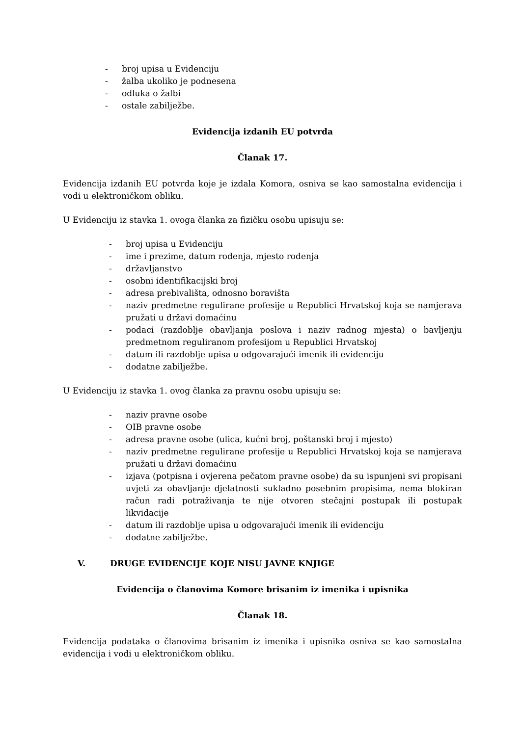- broj upisa u Evidenciju
- žalba ukoliko je podnesena
- odluka o žalbi
- ostale zabilježbe.
Evidencija izdanih EU potvrda
Članak 17.
Evidencija izdanih EU potvrda koje je izdala Komora, osniva se kao samostalna evidencija i vodi u elektroničkom obliku.
U Evidenciju iz stavka 1. ovoga članka za fizičku osobu upisuju se:
- broj upisa u Evidenciju
- ime i prezime, datum rođenja, mjesto rođenja
- državljanstvo
- osobni identifikacijski broj
- adresa prebivališta, odnosno boravišta
- naziv predmetne regulirane profesije u Republici Hrvatskoj koja se namjerava pružati u državi domaćinu
- podaci (razdoblje obavljanja poslova i naziv radnog mjesta) o bavljenju predmetnom reguliranom profesijom u Republici Hrvatskoj
- datum ili razdoblje upisa u odgovarajući imenik ili evidenciju
- dodatne zabilježbe.
U Evidenciju iz stavka 1. ovog članka za pravnu osobu upisuju se:
- naziv pravne osobe
- OIB pravne osobe
- adresa pravne osobe (ulica, kućni broj, poštanski broj i mjesto)
- naziv predmetne regulirane profesije u Republici Hrvatskoj koja se namjerava pružati u državi domaćinu
- izjava (potpisna i ovjerena pečatom pravne osobe) da su ispunjeni svi propisani uvjeti za obavljanje djelatnosti sukladno posebnim propisima, nema blokiran račun radi potraživanja te nije otvoren stečajni postupak ili postupak likvidacije
- datum ili razdoblje upisa u odgovarajući imenik ili evidenciju
- dodatne zabilježbe.
V. DRUGE EVIDENCIJE KOJE NISU JAVNE KNJIGE
Evidencija o članovima Komore brisanim iz imenika i upisnika
Članak 18.
Evidencija podataka o članovima brisanim iz imenika i upisnika osniva se kao samostalna evidencija i vodi u elektroničkom obliku.